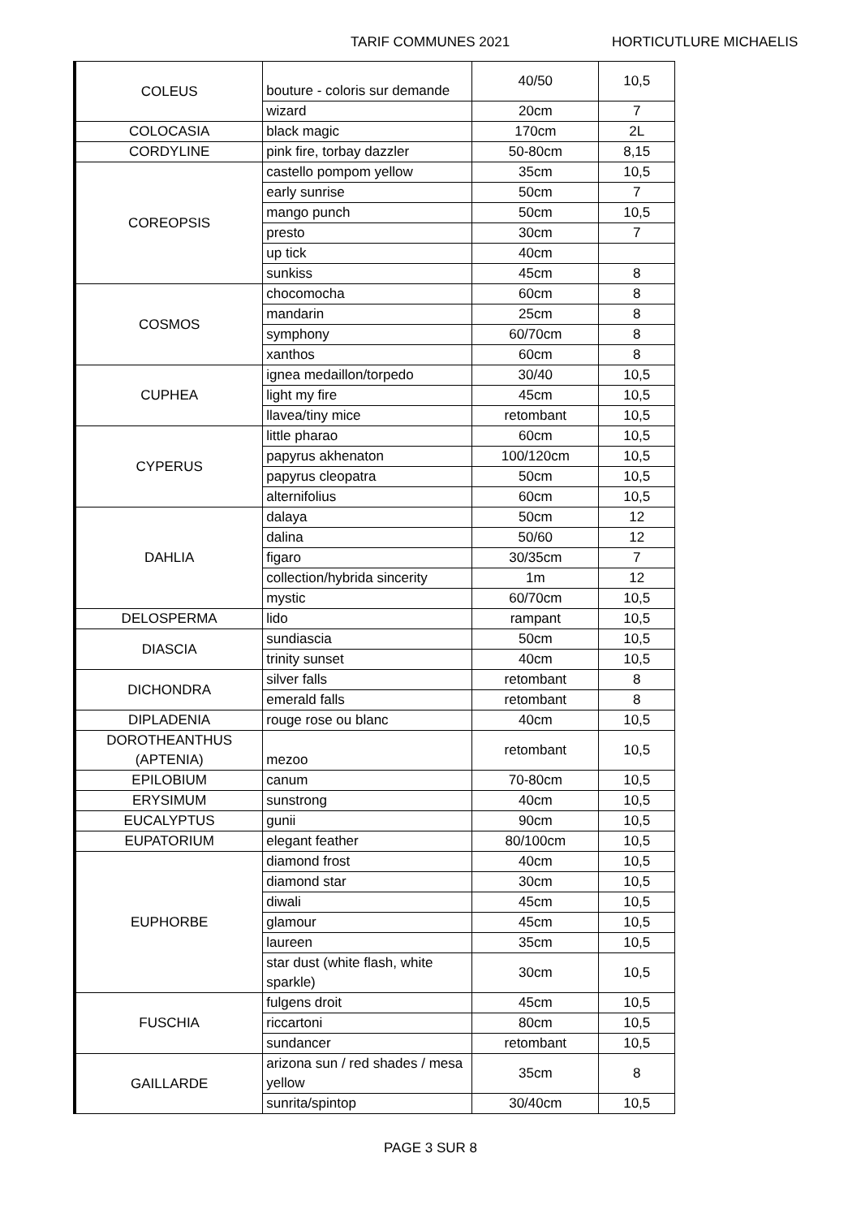TARIF COMMUNES 2021 HORTICUTLURE MICHAELIS
| COLEUS | bouture - coloris sur demande | 40/50 | 10,5 |
| | wizard | 20cm | 7 |
| COLOCASIA | black magic | 170cm | 2L |
| CORDYLINE | pink fire, torbay dazzler | 50-80cm | 8,15 |
| COREOPSIS | castello pompom yellow | 35cm | 10,5 |
| | early sunrise | 50cm | 7 |
| | mango punch | 50cm | 10,5 |
| | presto | 30cm | 7 |
| | up tick | 40cm | |
| | sunkiss | 45cm | 8 |
| COSMOS | chocomocha | 60cm | 8 |
| | mandarin | 25cm | 8 |
| | symphony | 60/70cm | 8 |
| | xanthos | 60cm | 8 |
| CUPHEA | ignea medaillon/torpedo | 30/40 | 10,5 |
| | light my fire | 45cm | 10,5 |
| | llavea/tiny mice | retombant | 10,5 |
| CYPERUS | little pharao | 60cm | 10,5 |
| | papyrus akhenaton | 100/120cm | 10,5 |
| | papyrus cleopatra | 50cm | 10,5 |
| | alternifolius | 60cm | 10,5 |
| DAHLIA | dalaya | 50cm | 12 |
| | dalina | 50/60 | 12 |
| | figaro | 30/35cm | 7 |
| | collection/hybrida sincerity | 1m | 12 |
| | mystic | 60/70cm | 10,5 |
| DELOSPERMA | lido | rampant | 10,5 |
| DIASCIA | sundiascia | 50cm | 10,5 |
| | trinity sunset | 40cm | 10,5 |
| DICHONDRA | silver falls | retombant | 8 |
| | emerald falls | retombant | 8 |
| DIPLADENIA | rouge rose ou blanc | 40cm | 10,5 |
| DOROTHEANTHUS (APTENIA) | mezoo | retombant | 10,5 |
| EPILOBIUM | canum | 70-80cm | 10,5 |
| ERYSIMUM | sunstrong | 40cm | 10,5 |
| EUCALYPTUS | gunii | 90cm | 10,5 |
| EUPATORIUM | elegant feather | 80/100cm | 10,5 |
| EUPHORBE | diamond frost | 40cm | 10,5 |
| | diamond star | 30cm | 10,5 |
| | diwali | 45cm | 10,5 |
| | glamour | 45cm | 10,5 |
| | laureen | 35cm | 10,5 |
| | star dust (white flash, white sparkle) | 30cm | 10,5 |
| FUSCHIA | fulgens droit | 45cm | 10,5 |
| | riccartoni | 80cm | 10,5 |
| | sundancer | retombant | 10,5 |
| GAILLARDE | arizona sun / red shades / mesa yellow | 35cm | 8 |
| | sunrita/spintop | 30/40cm | 10,5 |
PAGE 3 SUR 8